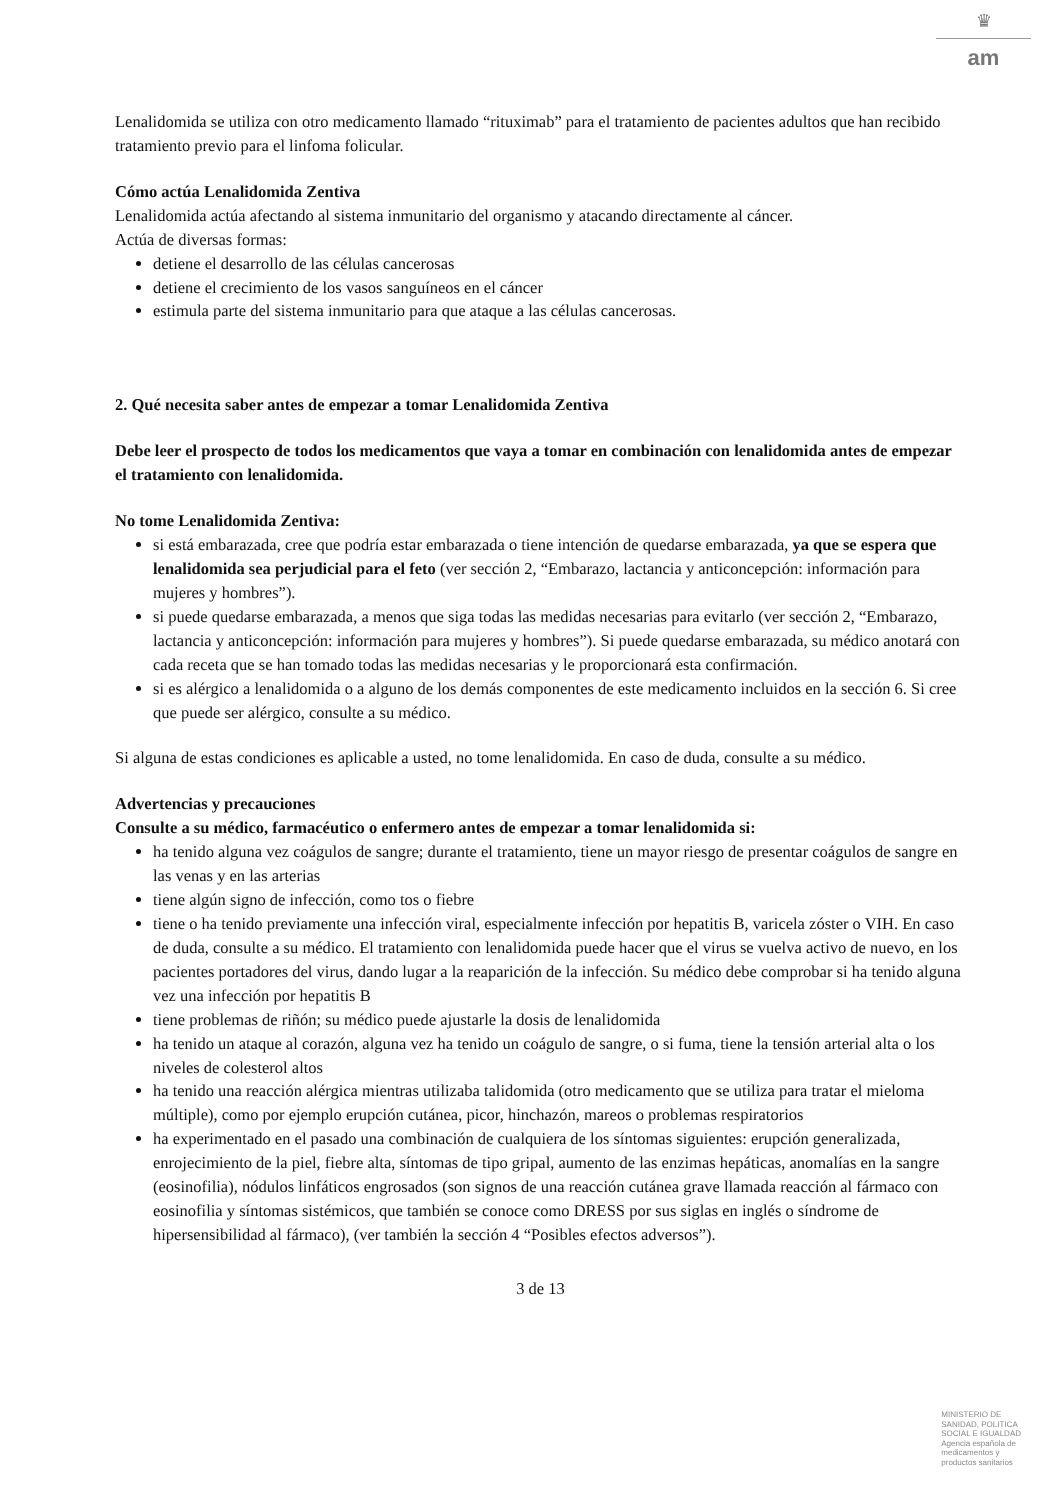♛
am
Lenalidomida se utiliza con otro medicamento llamado “rituximab” para el tratamiento de pacientes adultos que han recibido tratamiento previo para el linfoma folicular.
Cómo actúa Lenalidomida Zentiva
Lenalidomida actúa afectando al sistema inmunitario del organismo y atacando directamente al cáncer.
Actúa de diversas formas:
detiene el desarrollo de las células cancerosas
detiene el crecimiento de los vasos sanguíneos en el cáncer
estimula parte del sistema inmunitario para que ataque a las células cancerosas.
2. Qué necesita saber antes de empezar a tomar Lenalidomida Zentiva
Debe leer el prospecto de todos los medicamentos que vaya a tomar en combinación con lenalidomida antes de empezar el tratamiento con lenalidomida.
No tome Lenalidomida Zentiva:
si está embarazada, cree que podría estar embarazada o tiene intención de quedarse embarazada, ya que se espera que lenalidomida sea perjudicial para el feto (ver sección 2, “Embarazo, lactancia y anticoncepción: información para mujeres y hombres”).
si puede quedarse embarazada, a menos que siga todas las medidas necesarias para evitarlo (ver sección 2, “Embarazo, lactancia y anticoncepción: información para mujeres y hombres”). Si puede quedarse embarazada, su médico anotará con cada receta que se han tomado todas las medidas necesarias y le proporcionará esta confirmación.
si es alérgico a lenalidomida o a alguno de los demás componentes de este medicamento incluidos en la sección 6. Si cree que puede ser alérgico, consulte a su médico.
Si alguna de estas condiciones es aplicable a usted, no tome lenalidomida. En caso de duda, consulte a su médico.
Advertencias y precauciones
Consulte a su médico, farmacéutico o enfermero antes de empezar a tomar lenalidomida si:
ha tenido alguna vez coágulos de sangre; durante el tratamiento, tiene un mayor riesgo de presentar coágulos de sangre en las venas y en las arterias
tiene algún signo de infección, como tos o fiebre
tiene o ha tenido previamente una infección viral, especialmente infección por hepatitis B, varicela zóster o VIH. En caso de duda, consulte a su médico. El tratamiento con lenalidomida puede hacer que el virus se vuelva activo de nuevo, en los pacientes portadores del virus, dando lugar a la reaparición de la infección. Su médico debe comprobar si ha tenido alguna vez una infección por hepatitis B
tiene problemas de riñón; su médico puede ajustarle la dosis de lenalidomida
ha tenido un ataque al corazón, alguna vez ha tenido un coágulo de sangre, o si fuma, tiene la tensión arterial alta o los niveles de colesterol altos
ha tenido una reacción alérgica mientras utilizaba talidomida (otro medicamento que se utiliza para tratar el mieloma múltiple), como por ejemplo erupción cutánea, picor, hinchazón, mareos o problemas respiratorios
ha experimentado en el pasado una combinación de cualquiera de los síntomas siguientes: erupción generalizada, enrojecimiento de la piel, fiebre alta, síntomas de tipo gripal, aumento de las enzimas hepáticas, anomalías en la sangre (eosinofilia), nódulos linfáticos engrosados (son signos de una reacción cutánea grave llamada reacción al fármaco con eosinofilia y síntomas sistémicos, que también se conoce como DRESS por sus siglas en inglés o síndrome de hipersensibilidad al fármaco), (ver también la sección 4 “Posibles efectos adversos”).
3 de 13
MINISTERIO DE
SANIDAD, POLITICA
SOCIAL E IGUALDAD
Agencia española de
medicamentos y
productos sanitarios